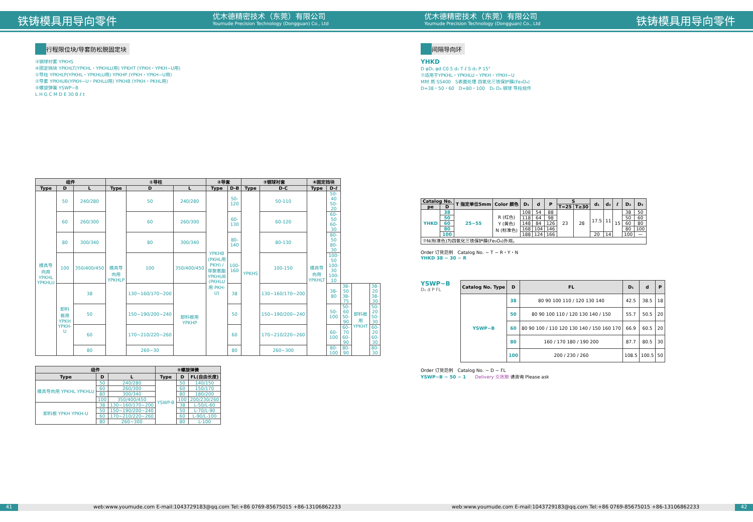铁铸模具用导向零件 优木德精密技术（东莞）有限公司
Youmude Precision Technology (Dongguan) Co., Ltd 优木德精密技术（东莞）有限公司
Youmude Precision Technology (Dongguan) Co., Ltd 铁铸模具用导向零件
行程限位块/导套防松脱固定块
③钢球衬套 YPKHS
④固定挡块 YPKHLT(YPKHL・YPKHLU用) YPKHT (YPKH・YPKH−U用)
①导柱 YPKHLP(YPKHL・YPKHLU用) YPKHP (YPKH・YPKH−U用)
②导套 YPKHUB(YPKH−U・PKHLU用) YPKHB (YPKH・PKHL用)
⑤螺旋弹簧 YSWP−B
L H G C M D E 30 B ℓ t
| 组件 | | | ①导柱 | | | ②导套 | | ③钢球衬套 | | ④固定挡块 | | | | |
| --- | --- | --- | --- | --- | --- | --- | --- | --- | --- | --- | --- | --- | --- | --- |
| Type | D | L | Type | D | L | Type | D-B | Type | D-C | Type | D-ℓ | | | |
| 模具导向用 YPKHL YPKHLU | 50 | 240/280 | 模具导向用 YPKHLP | 50 | 240/280 | YPKHB (PKHL用 PKH) / 带聚氨酯 YPKHUB (PKHLU用 PKH-U) | 50-120 | YPKHS | 50-110 | 模具导向用 YPKHLT | 50-40 50-20 | | | |
| | 60 | 260/300 | | 60 | 260/300 | | 60-130 | | 60-120 | | 60-50 60-30 | | | |
| | 80 | 300/340 | | 80 | 300/340 | | 80-140 | | 80-130 | | 80-50 80-30 | | | |
| | 100 | 350/400/450 | | 100 | 350/400/450 | | 100-160 | | 100-150 | | 100-50 100-30 100-10 | | | |
| | 卸料板用 YPKH YPKH-U | 38 | | 130~160/170~200 | 卸料板用 YPKHP | | 38 | | 130~160/170~200 | | 38-80 | 38-50 38-75 | 卸料板用 YPKHT | 38-20 38-30 |
| | | 50 | | 150~190/200~240 | | | 50 | | 150~190/200~240 | | 50-100 | 50-60 50-90 | | 50-20 50-30 |
| | | 60 | | 170~210/220~260 | | | 60 | | 170~210/220~260 | | 60-100 | 60-70 60-90 | | 60-20 60-30 |
| | | 80 | | 260~30 | | | 80 | | 260~300 | | 80-100 | 80-90 | | 80-30 |
| 组件 | | | ⑤螺旋弹簧 | | |
| --- | --- | --- | --- | --- | --- |
| Type | D | L | Type | D | FL(自由长度) |
| 模具导向用 YPKHL YPKHLU | 50 | 240/280 | YSWP-B | 50 | 140/150 |
| | 60 | 260/300 | | 60 | 150/170 |
| | 80 | 300/340 | | 80 | 180/200 |
| | 100 | 350/400/450 | | 100 | 200/230/260 |
| 卸料板 YPKH YPKH-U | 38 | 130~160/170~200 | | 38 | L-50/L-60 |
| | 50 | 150~190/200~240 | | 50 | L-70/L-90 |
| | 60 | 170~210/220~260 | | 60 | L-90/L-100 |
| | 80 | 260~300 | | 80 | L-100 |
间隔导向环
YHKD
D φD₁ φd C0.5 d₂ T ℓ S d₁ P 15°
⑦适用于YPKHL・YPKHLU・YPKH・YPKH−U
M材 质 SS400　S表面处理 四氧化三铁保护膜(Fe₃O₄)
D=38・50・60　D=80・100　D₂ D₃ 钢球 导柱组件
| Catalog No. | | T 指定单位5mm | Color 颜色 | D₁ | d | P | S | | d₁ | d₂ | ℓ | D₂ | D₃ |
| --- | --- | --- | --- | --- | --- | --- | --- | --- | --- | --- | --- | --- | --- |
| pe | D | | | | | | T=25 | T≥30 | | | | | |
| YHKD | 38 | 25~55 | R (红色) Y (黄色) N (标准色) | 108 | 54 | 88 | 23 | 28 | 17.5 | 11 | 15 | 38 | 50 |
| | 50 | | | 118 | 64 | 98 | | | | | | 50 | 60 |
| | 60 | | | 148 | 84 | 126 | | | | | | 60 | 80 |
| | 80 | | | 168 | 104 | 146 | | | | | | 80 | 100 |
| | 100 | | | 188 | 124 | 166 | | | 20 | 14 | | 100 | — |
| ⑦N(标准色)为四氧化三铁保护膜(Fe₃O₄)外观。 | | | | | | | | | | | | | |
Order 订货范例　Catalog No. − T − R・Y・N
YHKD 38 − 30 − R
YSWP−B
D₁ d P FL
| Catalog No. Type | D | FL | D₁ | d | P |
| --- | --- | --- | --- | --- | --- |
| YSWP−B | 38 | 80 90 100 110 / 120 130 140 | 42.5 | 38.5 | 18 |
| | 50 | 80 90 100 110 / 120 130 140 / 150 | 55.7 | 50.5 | 20 |
| | 60 | 80 90 100 / 110 120 130 140 / 150 160 170 | 66.9 | 60.5 | 20 |
| | 80 | 160 / 170 180 / 190 200 | 87.7 | 80.5 | 30 |
| | 100 | 200 / 230 / 260 | 108.5 | 100.5 | 50 |
Order 订货范例　Catalog No. − D − FL
YSWP−B − 50 − 1　　Delivery 交货期 请咨询 Please ask
41 web:www.youmude.com E-mail:1043729183@qq.com Tel:+86 0769-85675015 +86-13106862233 web:www.youmude.com E-mail:1043729183@qq.com Tel:+86 0769-85675015 +86-13106862233
42